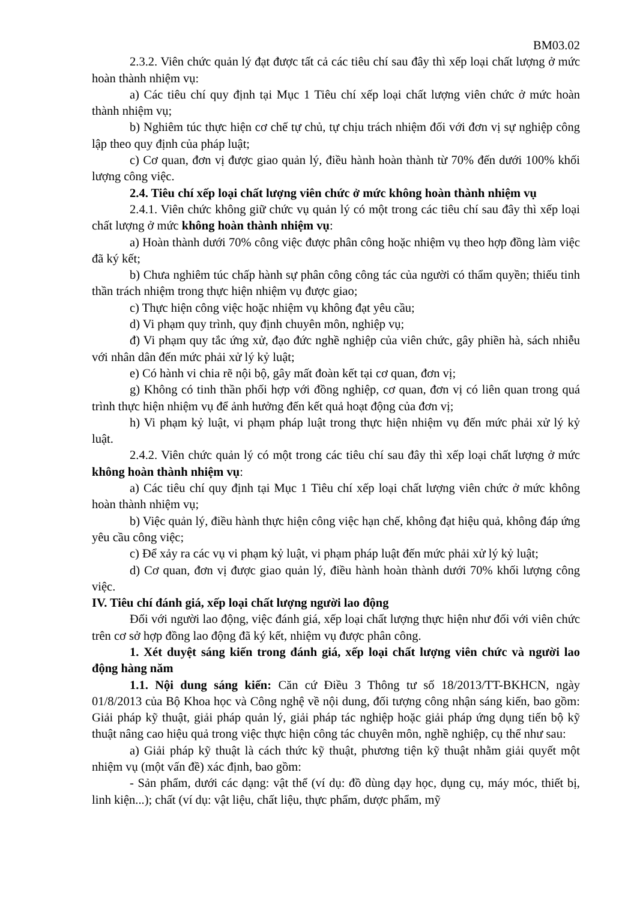BM03.02
2.3.2. Viên chức quản lý đạt được tất cả các tiêu chí sau đây thì xếp loại chất lượng ở mức hoàn thành nhiệm vụ:
a) Các tiêu chí quy định tại Mục 1 Tiêu chí xếp loại chất lượng viên chức ở mức hoàn thành nhiệm vụ;
b) Nghiêm túc thực hiện cơ chế tự chủ, tự chịu trách nhiệm đối với đơn vị sự nghiệp công lập theo quy định của pháp luật;
c) Cơ quan, đơn vị được giao quản lý, điều hành hoàn thành từ 70% đến dưới 100% khối lượng công việc.
2.4. Tiêu chí xếp loại chất lượng viên chức ở mức không hoàn thành nhiệm vụ
2.4.1. Viên chức không giữ chức vụ quản lý có một trong các tiêu chí sau đây thì xếp loại chất lượng ở mức không hoàn thành nhiệm vụ:
a) Hoàn thành dưới 70% công việc được phân công hoặc nhiệm vụ theo hợp đồng làm việc đã ký kết;
b) Chưa nghiêm túc chấp hành sự phân công công tác của người có thẩm quyền; thiếu tinh thần trách nhiệm trong thực hiện nhiệm vụ được giao;
c) Thực hiện công việc hoặc nhiệm vụ không đạt yêu cầu;
d) Vi phạm quy trình, quy định chuyên môn, nghiệp vụ;
đ) Vi phạm quy tắc ứng xử, đạo đức nghề nghiệp của viên chức, gây phiền hà, sách nhiễu với nhân dân đến mức phải xử lý kỷ luật;
e) Có hành vi chia rẽ nội bộ, gây mất đoàn kết tại cơ quan, đơn vị;
g) Không có tinh thần phối hợp với đồng nghiệp, cơ quan, đơn vị có liên quan trong quá trình thực hiện nhiệm vụ để ảnh hưởng đến kết quả hoạt động của đơn vị;
h) Vi phạm kỷ luật, vi phạm pháp luật trong thực hiện nhiệm vụ đến mức phải xử lý kỷ luật.
2.4.2. Viên chức quản lý có một trong các tiêu chí sau đây thì xếp loại chất lượng ở mức không hoàn thành nhiệm vụ:
a) Các tiêu chí quy định tại Mục 1 Tiêu chí xếp loại chất lượng viên chức ở mức không hoàn thành nhiệm vụ;
b) Việc quản lý, điều hành thực hiện công việc hạn chế, không đạt hiệu quả, không đáp ứng yêu cầu công việc;
c) Để xảy ra các vụ vi phạm kỷ luật, vi phạm pháp luật đến mức phải xử lý kỷ luật;
d) Cơ quan, đơn vị được giao quản lý, điều hành hoàn thành dưới 70% khối lượng công việc.
IV. Tiêu chí đánh giá, xếp loại chất lượng người lao động
Đối với người lao động, việc đánh giá, xếp loại chất lượng thực hiện như đối với viên chức trên cơ sở hợp đồng lao động đã ký kết, nhiệm vụ được phân công.
1. Xét duyệt sáng kiến trong đánh giá, xếp loại chất lượng viên chức và người lao động hàng năm
1.1. Nội dung sáng kiến: Căn cứ Điều 3 Thông tư số 18/2013/TT-BKHCN, ngày 01/8/2013 của Bộ Khoa học và Công nghệ về nội dung, đối tượng công nhận sáng kiến, bao gồm: Giải pháp kỹ thuật, giải pháp quản lý, giải pháp tác nghiệp hoặc giải pháp ứng dụng tiến bộ kỹ thuật nâng cao hiệu quả trong việc thực hiện công tác chuyên môn, nghề nghiệp, cụ thể như sau:
a) Giải pháp kỹ thuật là cách thức kỹ thuật, phương tiện kỹ thuật nhằm giải quyết một nhiệm vụ (một vấn đề) xác định, bao gồm:
- Sản phẩm, dưới các dạng: vật thể (ví dụ: đồ dùng dạy học, dụng cụ, máy móc, thiết bị, linh kiện...); chất (ví dụ: vật liệu, chất liệu, thực phẩm, dược phẩm, mỹ